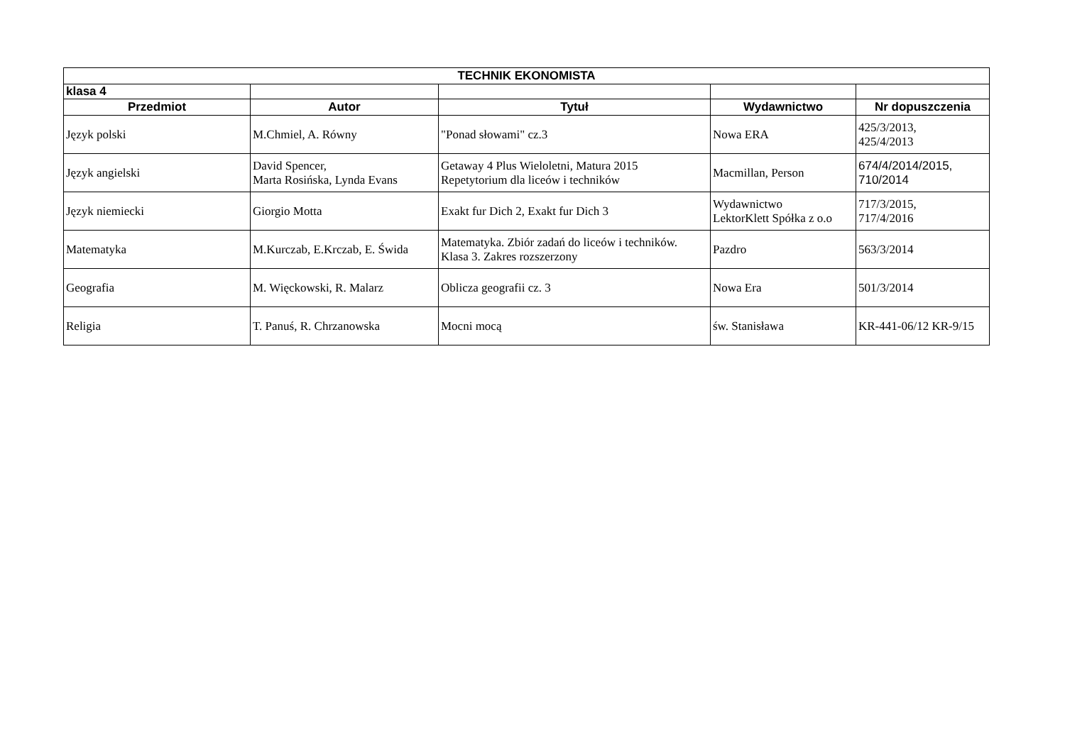| TECHNIK EKONOMISTA | | | | |
| --- | --- | --- | --- | --- |
| klasa 4 | | | | |
| Przedmiot | Autor | Tytuł | Wydawnictwo | Nr dopuszczenia |
| Język polski | M.Chmiel, A. Równy | "Ponad słowami" cz.3 | Nowa ERA | 425/3/2013, 425/4/2013 |
| Język angielski | David Spencer, Marta Rosińska, Lynda Evans | Getaway 4 Plus Wieloletni, Matura 2015 Repetytorium dla liceów i techników | Macmillan, Person | 674/4/2014/2015, 710/2014 |
| Język niemiecki | Giorgio Motta | Exakt fur Dich 2, Exakt fur Dich 3 | Wydawnictwo LektorKlett Spółka z o.o | 717/3/2015, 717/4/2016 |
| Matematyka | M.Kurczab, E.Krczab, E. Świda | Matematyka. Zbiór zadań do liceów i techników. Klasa 3. Zakres rozszerzony | Pazdro | 563/3/2014 |
| Geografia | M. Więckowski, R. Malarz | Oblicza geografii cz. 3 | Nowa Era | 501/3/2014 |
| Religia | T. Panuś, R. Chrzanowska | Mocni mocą | św. Stanisława | KR-441-06/12 KR-9/15 |